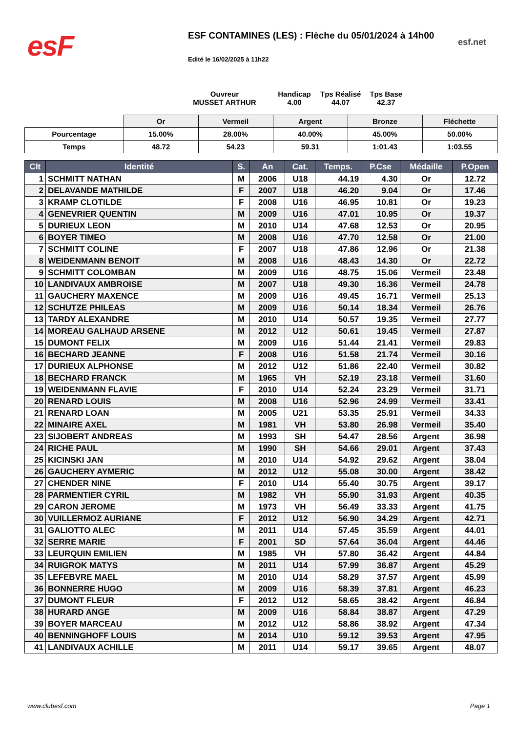esF esf.net
ESF CONTAMINES (LES) : Flèche du 05/01/2024 à 14h00
Edité le 16/02/2025 à 11h22
| Ouvreur MUSSET ARTHUR | Handicap 4.00 | Tps Réalisé 44.07 | Tps Base 42.37 |
| | Or | Vermeil | Argent | Bronze | Fléchette |
| Pourcentage | 15.00% | 28.00% | 40.00% | 45.00% | 50.00% |
| Temps | 48.72 | 54.23 | 59.31 | 1:01.43 | 1:03.55 |
| Clt | Identité | S. | An | Cat. | Temps. | P.Cse | Médaille | P.Open |
| --- | --- | --- | --- | --- | --- | --- | --- | --- |
| 1 | SCHMITT NATHAN | M | 2006 | U18 | 44.19 | 4.30 | Or | 12.72 |
| 2 | DELAVANDE MATHILDE | F | 2007 | U18 | 46.20 | 9.04 | Or | 17.46 |
| 3 | KRAMP CLOTILDE | F | 2008 | U16 | 46.95 | 10.81 | Or | 19.23 |
| 4 | GENEVRIER QUENTIN | M | 2009 | U16 | 47.01 | 10.95 | Or | 19.37 |
| 5 | DURIEUX LEON | M | 2010 | U14 | 47.68 | 12.53 | Or | 20.95 |
| 6 | BOYER TIMEO | M | 2008 | U16 | 47.70 | 12.58 | Or | 21.00 |
| 7 | SCHMITT COLINE | F | 2007 | U18 | 47.86 | 12.96 | Or | 21.38 |
| 8 | WEIDENMANN BENOIT | M | 2008 | U16 | 48.43 | 14.30 | Or | 22.72 |
| 9 | SCHMITT COLOMBAN | M | 2009 | U16 | 48.75 | 15.06 | Vermeil | 23.48 |
| 10 | LANDIVAUX AMBROISE | M | 2007 | U18 | 49.30 | 16.36 | Vermeil | 24.78 |
| 11 | GAUCHERY MAXENCE | M | 2009 | U16 | 49.45 | 16.71 | Vermeil | 25.13 |
| 12 | SCHUTZE PHILEAS | M | 2009 | U16 | 50.14 | 18.34 | Vermeil | 26.76 |
| 13 | TARDY ALEXANDRE | M | 2010 | U14 | 50.57 | 19.35 | Vermeil | 27.77 |
| 14 | MOREAU GALHAUD ARSENE | M | 2012 | U12 | 50.61 | 19.45 | Vermeil | 27.87 |
| 15 | DUMONT FELIX | M | 2009 | U16 | 51.44 | 21.41 | Vermeil | 29.83 |
| 16 | BECHARD JEANNE | F | 2008 | U16 | 51.58 | 21.74 | Vermeil | 30.16 |
| 17 | DURIEUX ALPHONSE | M | 2012 | U12 | 51.86 | 22.40 | Vermeil | 30.82 |
| 18 | BECHARD FRANCK | M | 1965 | VH | 52.19 | 23.18 | Vermeil | 31.60 |
| 19 | WEIDENMANN FLAVIE | F | 2010 | U14 | 52.24 | 23.29 | Vermeil | 31.71 |
| 20 | RENARD LOUIS | M | 2008 | U16 | 52.96 | 24.99 | Vermeil | 33.41 |
| 21 | RENARD LOAN | M | 2005 | U21 | 53.35 | 25.91 | Vermeil | 34.33 |
| 22 | MINAIRE AXEL | M | 1981 | VH | 53.80 | 26.98 | Vermeil | 35.40 |
| 23 | SIJOBERT ANDREAS | M | 1993 | SH | 54.47 | 28.56 | Argent | 36.98 |
| 24 | RICHE PAUL | M | 1990 | SH | 54.66 | 29.01 | Argent | 37.43 |
| 25 | KICINSKI JAN | M | 2010 | U14 | 54.92 | 29.62 | Argent | 38.04 |
| 26 | GAUCHERY AYMERIC | M | 2012 | U12 | 55.08 | 30.00 | Argent | 38.42 |
| 27 | CHENDER NINE | F | 2010 | U14 | 55.40 | 30.75 | Argent | 39.17 |
| 28 | PARMENTIER CYRIL | M | 1982 | VH | 55.90 | 31.93 | Argent | 40.35 |
| 29 | CARON JEROME | M | 1973 | VH | 56.49 | 33.33 | Argent | 41.75 |
| 30 | VUILLERMOZ AURIANE | F | 2012 | U12 | 56.90 | 34.29 | Argent | 42.71 |
| 31 | GALIOTTO ALEC | M | 2011 | U14 | 57.45 | 35.59 | Argent | 44.01 |
| 32 | SERRE MARIE | F | 2001 | SD | 57.64 | 36.04 | Argent | 44.46 |
| 33 | LEURQUIN EMILIEN | M | 1985 | VH | 57.80 | 36.42 | Argent | 44.84 |
| 34 | RUIGROK MATYS | M | 2011 | U14 | 57.99 | 36.87 | Argent | 45.29 |
| 35 | LEFEBVRE MAEL | M | 2010 | U14 | 58.29 | 37.57 | Argent | 45.99 |
| 36 | BONNERRE HUGO | M | 2009 | U16 | 58.39 | 37.81 | Argent | 46.23 |
| 37 | DUMONT FLEUR | F | 2012 | U12 | 58.65 | 38.42 | Argent | 46.84 |
| 38 | HURARD ANGE | M | 2009 | U16 | 58.84 | 38.87 | Argent | 47.29 |
| 39 | BOYER MARCEAU | M | 2012 | U12 | 58.86 | 38.92 | Argent | 47.34 |
| 40 | BENNINGHOFF LOUIS | M | 2014 | U10 | 59.12 | 39.53 | Argent | 47.95 |
| 41 | LANDIVAUX ACHILLE | M | 2011 | U14 | 59.17 | 39.65 | Argent | 48.07 |
www.clubesf.com Page 1